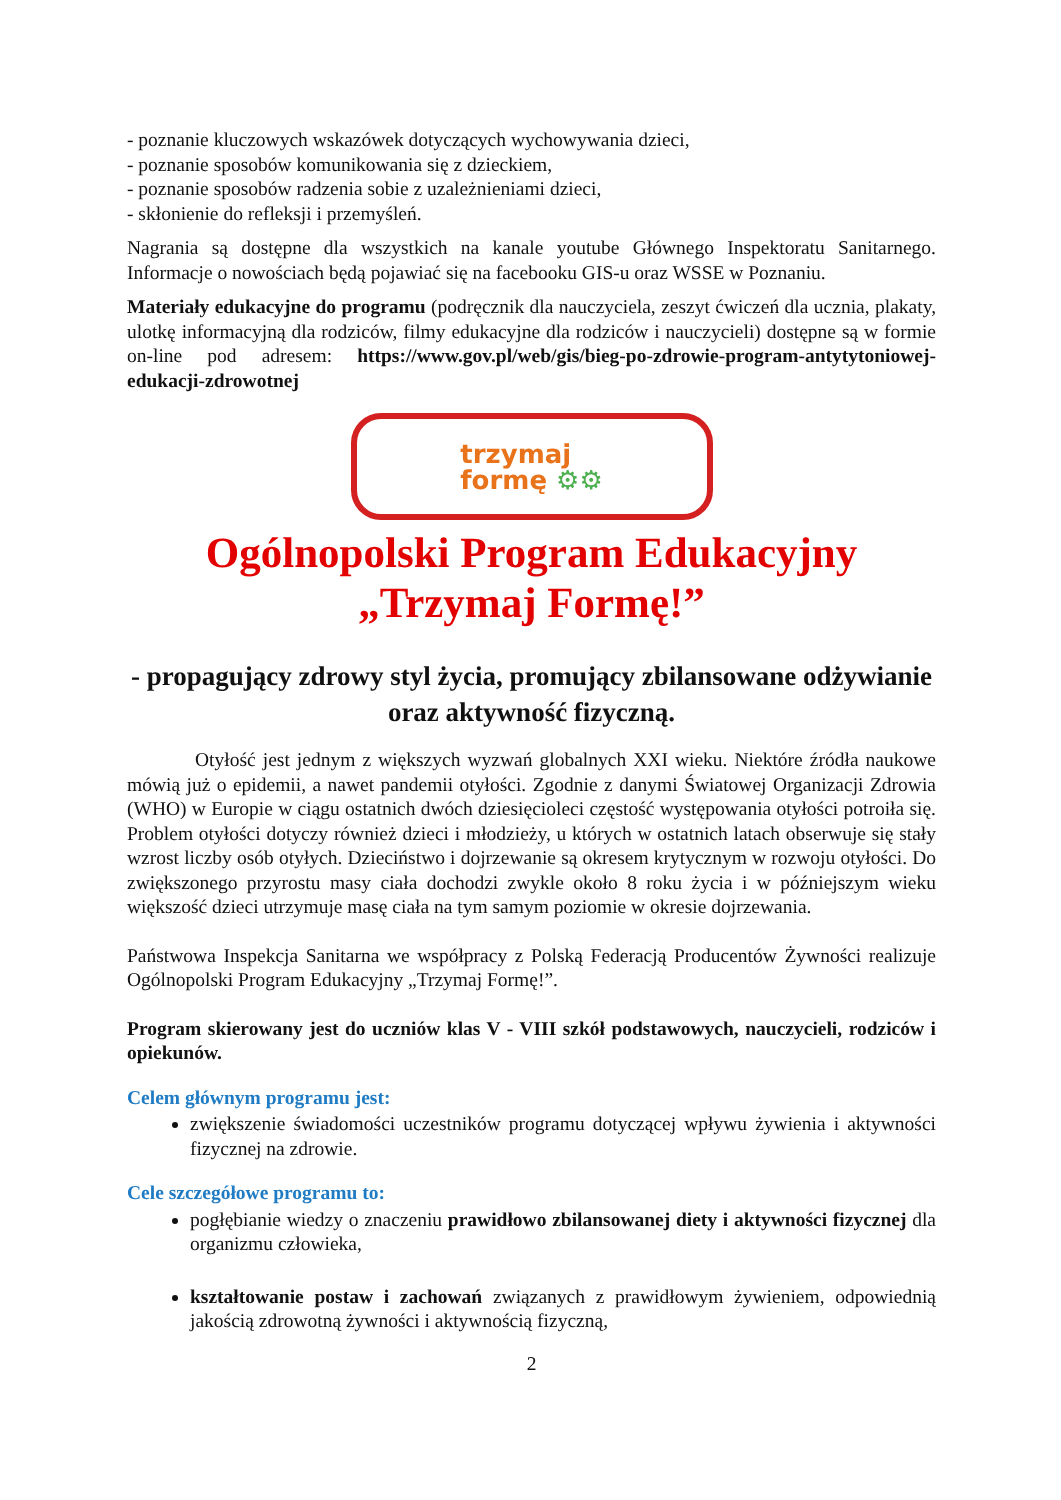- poznanie kluczowych wskazówek dotyczących wychowywania dzieci,
- poznanie sposobów komunikowania się z dzieckiem,
- poznanie sposobów radzenia sobie z uzależnieniami dzieci,
- skłonienie do refleksji i przemyśleń.
Nagrania są dostępne dla wszystkich na kanale youtube Głównego Inspektoratu Sanitarnego. Informacje o nowościach będą pojawiać się na facebooku GIS-u oraz WSSE w Poznaniu.
Materiały edukacyjne do programu (podręcznik dla nauczyciela, zeszyt ćwiczeń dla ucznia, plakaty, ulotkę informacyjną dla rodziców, filmy edukacyjne dla rodziców i nauczycieli) dostępne są w formie on-line pod adresem: https://www.gov.pl/web/gis/bieg-po-zdrowie-program-antytytoniowej-edukacji-zdrowotnej
trzymaj
formę ⚙⚙
Ogólnopolski Program Edukacyjny
„Trzymaj Formę!”
- propagujący zdrowy styl życia, promujący zbilansowane odżywianie oraz aktywność fizyczną.
Otyłość jest jednym z większych wyzwań globalnych XXI wieku. Niektóre źródła naukowe mówią już o epidemii, a nawet pandemii otyłości. Zgodnie z danymi Światowej Organizacji Zdrowia (WHO) w Europie w ciągu ostatnich dwóch dziesięcioleci częstość występowania otyłości potroiła się. Problem otyłości dotyczy również dzieci i młodzieży, u których w ostatnich latach obserwuje się stały wzrost liczby osób otyłych. Dzieciństwo i dojrzewanie są okresem krytycznym w rozwoju otyłości. Do zwiększonego przyrostu masy ciała dochodzi zwykle około 8 roku życia i w późniejszym wieku większość dzieci utrzymuje masę ciała na tym samym poziomie w okresie dojrzewania.
Państwowa Inspekcja Sanitarna we współpracy z Polską Federacją Producentów Żywności realizuje Ogólnopolski Program Edukacyjny „Trzymaj Formę!”.
Program skierowany jest do uczniów klas V - VIII szkół podstawowych, nauczycieli, rodziców i opiekunów.
Celem głównym programu jest:
zwiększenie świadomości uczestników programu dotyczącej wpływu żywienia i aktywności fizycznej na zdrowie.
Cele szczegółowe programu to:
pogłębianie wiedzy o znaczeniu prawidłowo zbilansowanej diety i aktywności fizycznej dla organizmu człowieka,
kształtowanie postaw i zachowań związanych z prawidłowym żywieniem, odpowiednią jakością zdrowotną żywności i aktywnością fizyczną,
2